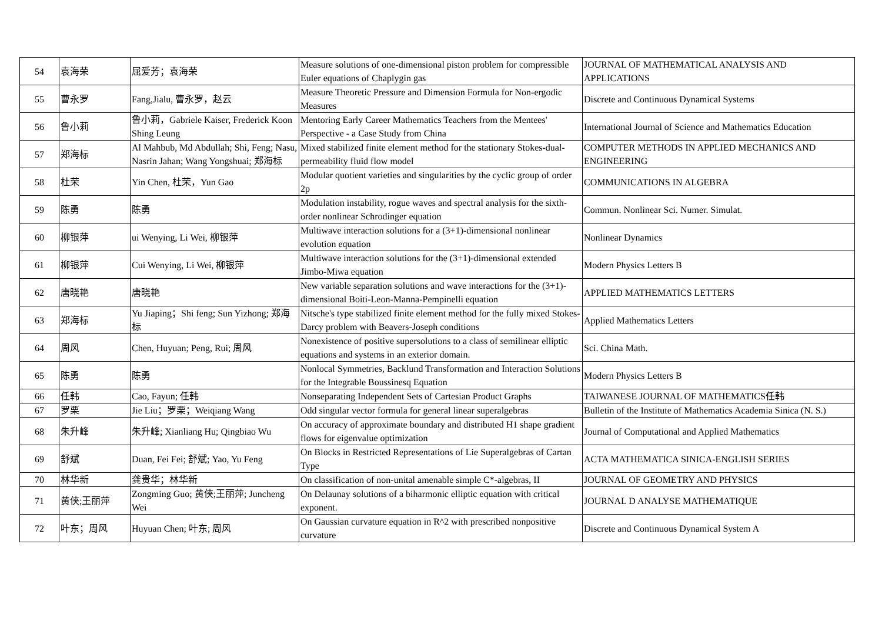| 54 | 袁海荣 | 屈爱芳；袁海荣 | Measure solutions of one-dimensional piston problem for compressible Euler equations of Chaplygin gas | JOURNAL OF MATHEMATICAL ANALYSIS AND APPLICATIONS |
| 55 | 曹永罗 | Fang,Jialu, 曹永罗，赵云 | Measure Theoretic Pressure and Dimension Formula for Non-ergodic Measures | Discrete and Continuous Dynamical Systems |
| 56 | 鲁小莉 | 鲁小莉，Gabriele Kaiser, Frederick Koon Shing Leung | Mentoring Early Career Mathematics Teachers from the Mentees' Perspective - a Case Study from China | International Journal of Science and Mathematics Education |
| 57 | 郑海标 | Al Mahbub, Md Abdullah; Shi, Feng; Nasu, Nasrin Jahan; Wang Yongshuai; 郑海标 | Mixed stabilized finite element method for the stationary Stokes-dual-permeability fluid flow model | COMPUTER METHODS IN APPLIED MECHANICS AND ENGINEERING |
| 58 | 杜荣 | Yin Chen, 杜荣，Yun Gao | Modular quotient varieties and singularities by the cyclic group of order 2p | COMMUNICATIONS IN ALGEBRA |
| 59 | 陈勇 | 陈勇 | Modulation instability, rogue waves and spectral analysis for the sixth-order nonlinear Schrodinger equation | Commun. Nonlinear Sci. Numer. Simulat. |
| 60 | 柳银萍 | ui Wenying, Li Wei, 柳银萍 | Multiwave interaction solutions for a (3+1)-dimensional nonlinear evolution equation | Nonlinear Dynamics |
| 61 | 柳银萍 | Cui Wenying, Li Wei, 柳银萍 | Multiwave interaction solutions for the (3+1)-dimensional extended Jimbo-Miwa equation | Modern Physics Letters B |
| 62 | 唐晓艳 | 唐晓艳 | New variable separation solutions and wave interactions for the (3+1)-dimensional Boiti-Leon-Manna-Pempinelli equation | APPLIED MATHEMATICS LETTERS |
| 63 | 郑海标 | Yu Jiaping；Shi feng; Sun Yizhong; 郑海标 | Nitsche's type stabilized finite element method for the fully mixed Stokes-Darcy problem with Beavers-Joseph conditions | Applied Mathematics Letters |
| 64 | 周风 | Chen, Huyuan; Peng, Rui; 周风 | Nonexistence of positive supersolutions to a class of semilinear elliptic equations and systems in an exterior domain. | Sci. China Math. |
| 65 | 陈勇 | 陈勇 | Nonlocal Symmetries, Backlund Transformation and Interaction Solutions for the Integrable Boussinesq Equation | Modern Physics Letters B |
| 66 | 任韩 | Cao, Fayun; 任韩 | Nonseparating Independent Sets of Cartesian Product Graphs | TAIWANESE JOURNAL OF MATHEMATICS任韩 |
| 67 | 罗栗 | Jie Liu；罗栗；Weiqiang Wang | Odd singular vector formula for general linear superalgebras | Bulletin of the Institute of Mathematics Academia Sinica (N. S.) |
| 68 | 朱升峰 | 朱升峰; Xianliang Hu; Qingbiao Wu | On accuracy of approximate boundary and distributed H1 shape gradient flows for eigenvalue optimization | Journal of Computational and Applied Mathematics |
| 69 | 舒斌 | Duan, Fei Fei; 舒斌; Yao, Yu Feng | On Blocks in Restricted Representations of Lie Superalgebras of Cartan Type | ACTA MATHEMATICA SINICA-ENGLISH SERIES |
| 70 | 林华新 | 龚贵华；林华新 | On classification of non-unital amenable simple C*-algebras, II | JOURNAL OF GEOMETRY AND PHYSICS |
| 71 | 黄侠;王丽萍 | Zongming Guo; 黄侠;王丽萍; Juncheng Wei | On Delaunay solutions of a biharmonic elliptic equation with critical exponent. | JOURNAL D ANALYSE MATHEMATIQUE |
| 72 | 叶东；周风 | Huyuan Chen; 叶东; 周风 | On Gaussian curvature equation in R^2 with prescribed nonpositive curvature | Discrete and Continuous Dynamical System A |